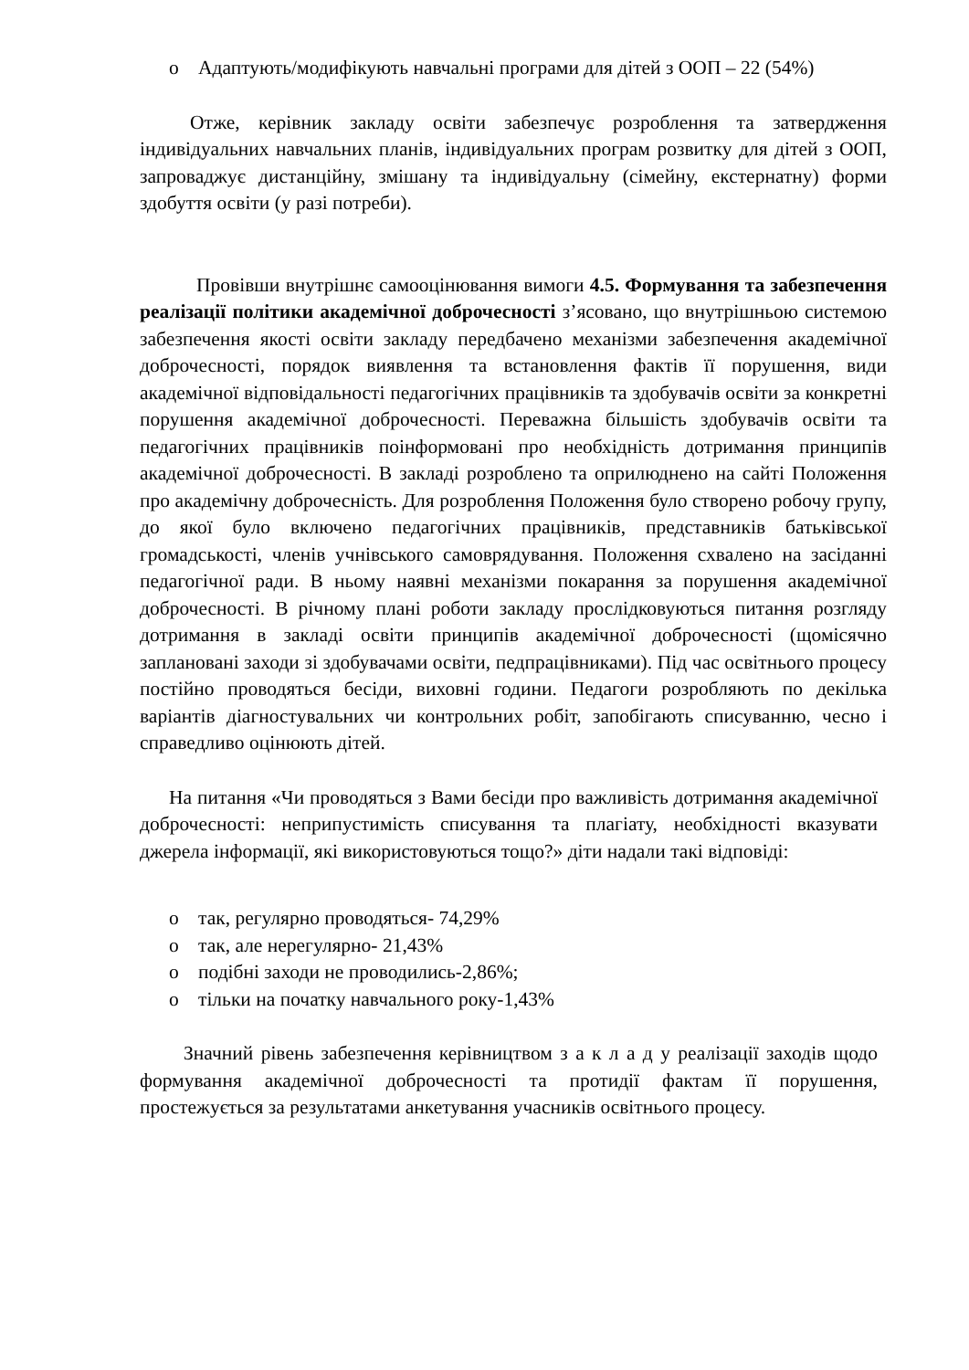o Адаптують/модифікують навчальні програми для дітей з ООП – 22 (54%)
Отже, керівник закладу освіти забезпечує розроблення та затвердження індивідуальних навчальних планів, індивідуальних програм розвитку для дітей з ООП, запроваджує дистанційну, змішану та індивідуальну (сімейну, екстернатну) форми здобуття освіти (у разі потреби).
Провівши внутрішнє самооцінювання вимоги 4.5. Формування та забезпечення реалізації політики академічної доброчесності з’ясовано, що внутрішньою системою забезпечення якості освіти закладу передбачено механізми забезпечення академічної доброчесності, порядок виявлення та встановлення фактів її порушення, види академічної відповідальності педагогічних працівників та здобувачів освіти за конкретні порушення академічної доброчесності. Переважна більшість здобувачів освіти та педагогічних працівників поінформовані про необхідність дотримання принципів академічної доброчесності. В закладі розроблено та оприлюднено на сайті Положення про академічну доброчесність. Для розроблення Положення було створено робочу групу, до якої було включено педагогічних працівників, представників батьківської громадськості, членів учнівського самоврядування. Положення схвалено на засіданні педагогічної ради. В ньому наявні механізми покарання за порушення академічної доброчесності. В річному плані роботи закладу прослідковуються питання розгляду дотримання в закладі освіти принципів академічної доброчесності (щомісячно заплановані заходи зі здобувачами освіти, педпрацівниками). Під час освітнього процесу постійно проводяться бесіди, виховні години. Педагоги розробляють по декілька варіантів діагностувальних чи контрольних робіт, запобігають списуванню, чесно і справедливо оцінюють дітей.
На питання «Чи проводяться з Вами бесіди про важливість дотримання академічної доброчесності: неприпустимість списування та плагіату, необхідності вказувати джерела інформації, які використовуються тощо?» діти надали такі відповіді:
o так, регулярно проводяться- 74,29%
o так, але нерегулярно- 21,43%
o подібні заходи не проводились-2,86%;
o тільки на початку навчального року-1,43%
Значний рівень забезпечення керівництвом з а к л а д у реалізації заходів щодо формування академічної доброчесності та протидії фактам її порушення, простежується за результатами анкетування учасників освітнього процесу.